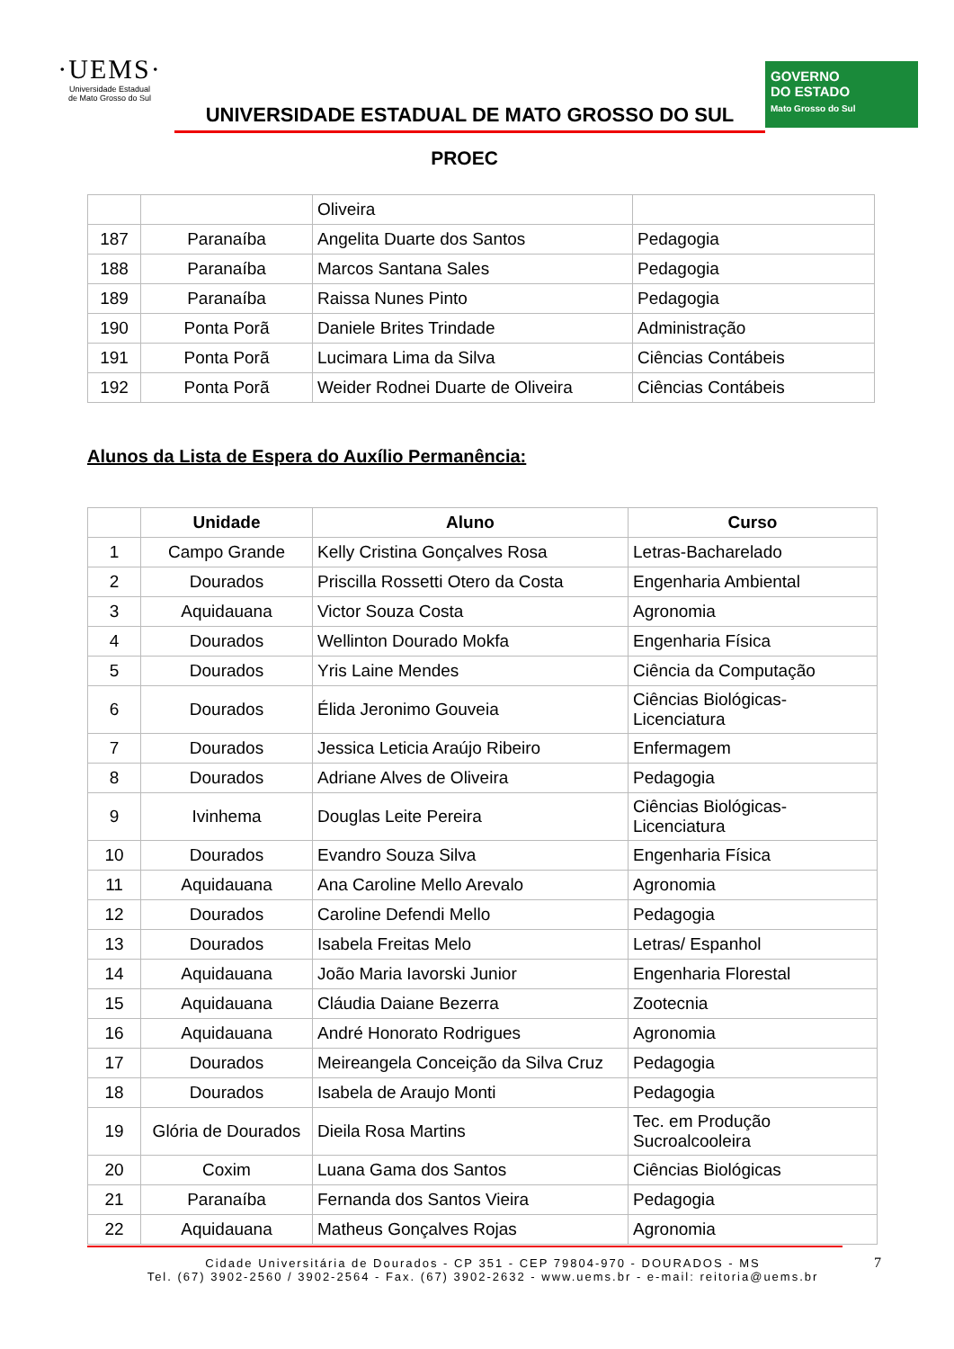·UEMS·
Universidade Estadual
de Mato Grosso do Sul
UNIVERSIDADE ESTADUAL DE MATO GROSSO DO SUL
PROEC
GOVERNO
DO ESTADO
Mato Grosso do Sul
| | | Oliveira | |
| 187 | Paranaíba | Angelita Duarte dos Santos | Pedagogia |
| 188 | Paranaíba | Marcos Santana Sales | Pedagogia |
| 189 | Paranaíba | Raissa Nunes Pinto | Pedagogia |
| 190 | Ponta Porã | Daniele Brites Trindade | Administração |
| 191 | Ponta Porã | Lucimara Lima da Silva | Ciências Contábeis |
| 192 | Ponta Porã | Weider Rodnei Duarte de Oliveira | Ciências Contábeis |
Alunos da Lista de Espera do Auxílio Permanência:
| | Unidade | Aluno | Curso |
| --- | --- | --- | --- |
| 1 | Campo Grande | Kelly Cristina Gonçalves Rosa | Letras-Bacharelado |
| 2 | Dourados | Priscilla Rossetti Otero da Costa | Engenharia Ambiental |
| 3 | Aquidauana | Victor Souza Costa | Agronomia |
| 4 | Dourados | Wellinton Dourado Mokfa | Engenharia Física |
| 5 | Dourados | Yris Laine Mendes | Ciência da Computação |
| 6 | Dourados | Élida Jeronimo Gouveia | Ciências Biológicas- Licenciatura |
| 7 | Dourados | Jessica Leticia Araújo Ribeiro | Enfermagem |
| 8 | Dourados | Adriane Alves de Oliveira | Pedagogia |
| 9 | Ivinhema | Douglas Leite Pereira | Ciências Biológicas- Licenciatura |
| 10 | Dourados | Evandro Souza Silva | Engenharia Física |
| 11 | Aquidauana | Ana Caroline Mello Arevalo | Agronomia |
| 12 | Dourados | Caroline Defendi Mello | Pedagogia |
| 13 | Dourados | Isabela Freitas Melo | Letras/ Espanhol |
| 14 | Aquidauana | João Maria Iavorski Junior | Engenharia Florestal |
| 15 | Aquidauana | Cláudia Daiane Bezerra | Zootecnia |
| 16 | Aquidauana | André Honorato Rodrigues | Agronomia |
| 17 | Dourados | Meireangela Conceição da Silva Cruz | Pedagogia |
| 18 | Dourados | Isabela de Araujo Monti | Pedagogia |
| 19 | Glória de Dourados | Dieila Rosa Martins | Tec. em Produção Sucroalcooleira |
| 20 | Coxim | Luana Gama dos Santos | Ciências Biológicas |
| 21 | Paranaíba | Fernanda dos Santos Vieira | Pedagogia |
| 22 | Aquidauana | Matheus Gonçalves Rojas | Agronomia |
7
Cidade Universitária de Dourados - CP 351 - CEP 79804-970 - DOURADOS - MS
Tel. (67) 3902-2560 / 3902-2564 - Fax. (67) 3902-2632 - www.uems.br - e-mail: reitoria@uems.br